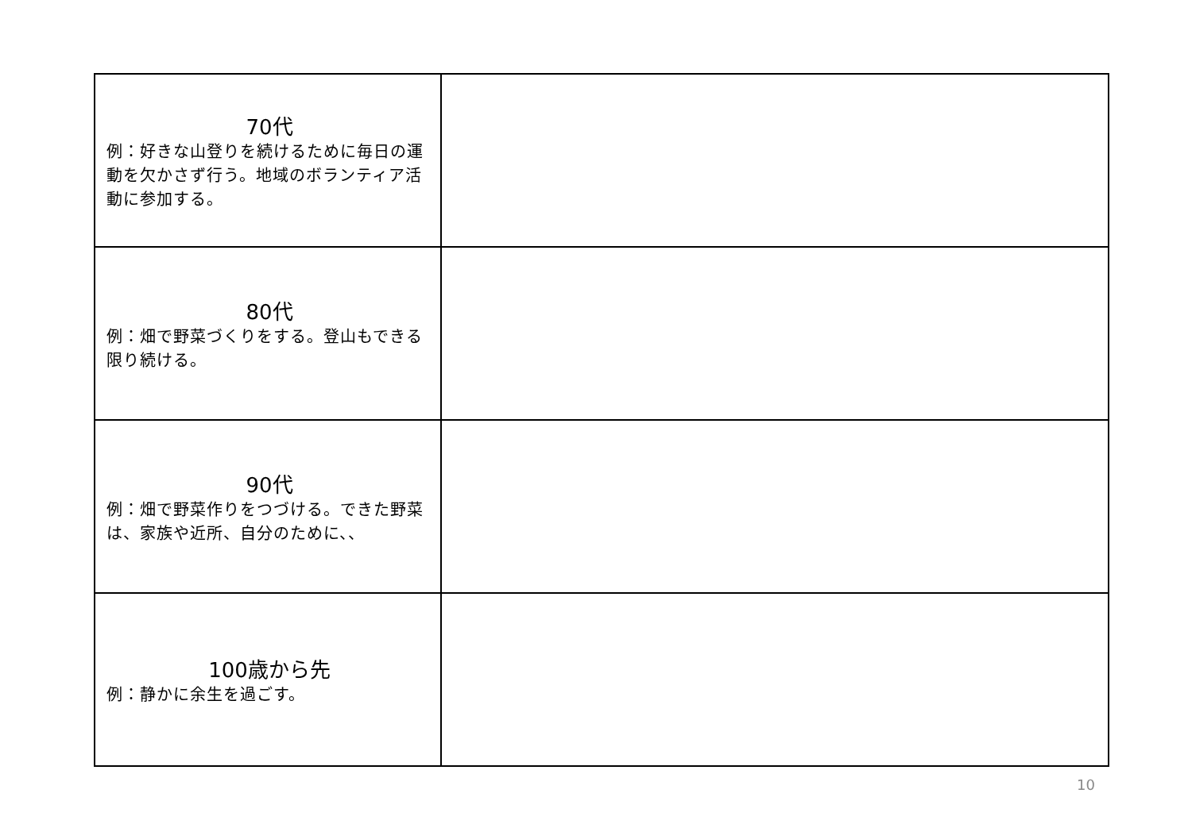| 70代 例：好きな山登りを続けるために毎日の運動を欠かさず行う。地域のボランティア活動に参加する。 | |
| 80代 例：畑で野菜づくりをする。登山もできる限り続ける。 | |
| 90代 例：畑で野菜作りをつづける。できた野菜は、家族や近所、自分のために、、 | |
| 100歳から先 例：静かに余生を過ごす。 | |
10